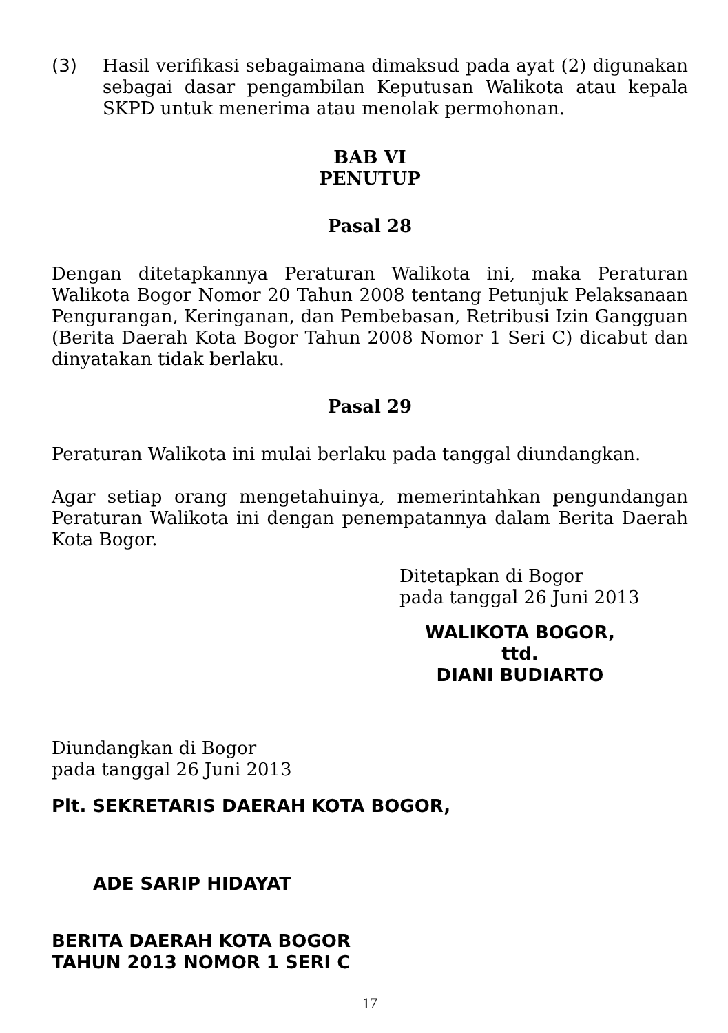(3) Hasil verifikasi sebagaimana dimaksud pada ayat (2) digunakan sebagai dasar pengambilan Keputusan Walikota atau kepala SKPD untuk menerima atau menolak permohonan.
BAB VI
PENUTUP
Pasal 28
Dengan ditetapkannya Peraturan Walikota ini, maka Peraturan Walikota Bogor Nomor 20 Tahun 2008 tentang Petunjuk Pelaksanaan Pengurangan, Keringanan, dan Pembebasan, Retribusi Izin Gangguan (Berita Daerah Kota Bogor Tahun 2008 Nomor 1 Seri C) dicabut dan dinyatakan tidak berlaku.
Pasal 29
Peraturan Walikota ini mulai berlaku pada tanggal diundangkan.
Agar setiap orang mengetahuinya, memerintahkan pengundangan Peraturan Walikota ini dengan penempatannya dalam Berita Daerah Kota Bogor.
Ditetapkan di Bogor
pada tanggal 26 Juni 2013
WALIKOTA BOGOR,
ttd.
DIANI BUDIARTO
Diundangkan di Bogor
pada tanggal 26 Juni 2013
Plt. SEKRETARIS DAERAH KOTA BOGOR,
ADE SARIP HIDAYAT
BERITA DAERAH KOTA BOGOR
TAHUN 2013 NOMOR 1 SERI C
17